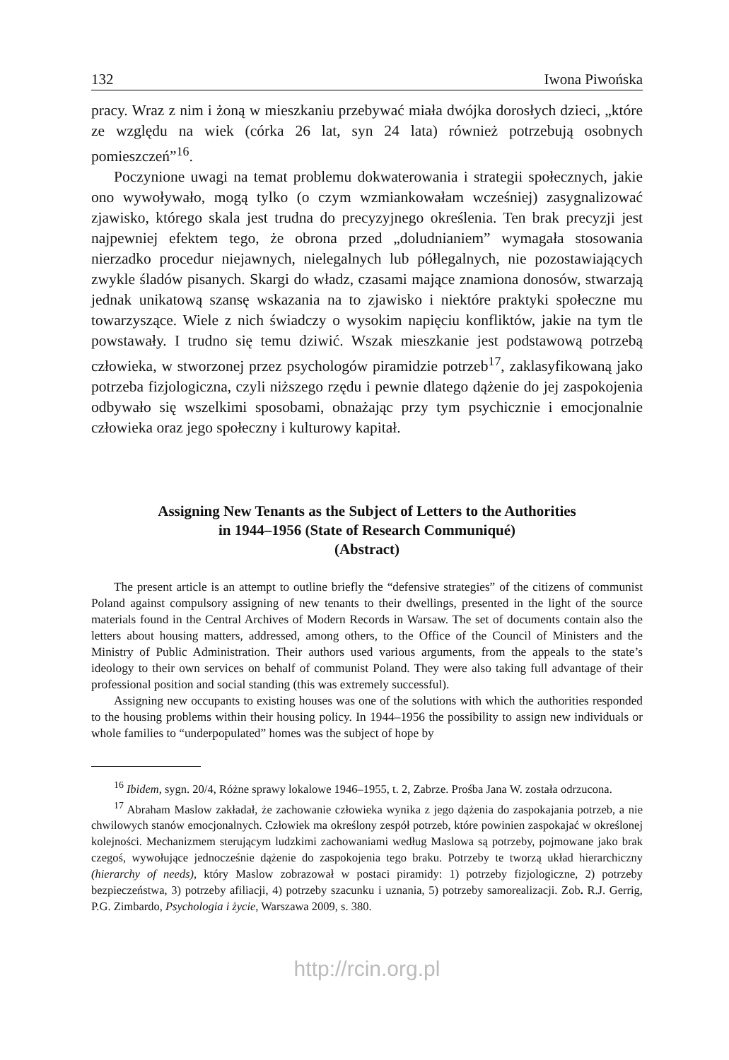132 Iwona Piwońska
pracy. Wraz z nim i żoną w mieszkaniu przebywać miała dwójka dorosłych dzieci, „które ze względu na wiek (córka 26 lat, syn 24 lata) również potrzebują osobnych pomieszczeń”<sup>16</sup>.
Poczynione uwagi na temat problemu dokwaterowania i strategii społecznych, jakie ono wywoływało, mogą tylko (o czym wzmiankowałam wcześniej) zasygnalizować zjawisko, którego skala jest trudna do precyzyjnego określenia. Ten brak precyzji jest najpewniej efektem tego, że obrona przed „doludnianiem” wymagała stosowania nierzadko procedur niejawnych, nielegalnych lub półlegalnych, nie pozostawiających zwykle śladów pisanych. Skargi do władz, czasami mające znamiona donosów, stwarzają jednak unikatową szansę wskazania na to zjawisko i niektóre praktyki społeczne mu towarzyszące. Wiele z nich świadczy o wysokim napięciu konfliktów, jakie na tym tle powstawały. I trudno się temu dziwić. Wszak mieszkanie jest podstawową potrzebą człowieka, w stworzonej przez psychologów piramidzie potrzeb<sup>17</sup>, zaklasyfikowaną jako potrzeba fizjologiczna, czyli niższego rzędu i pewnie dlatego dążenie do jej zaspokojenia odbywało się wszelkimi sposobami, obnażając przy tym psychicznie i emocjonalnie człowieka oraz jego społeczny i kulturowy kapitał.
Assigning New Tenants as the Subject of Letters to the Authorities
in 1944–1956 (State of Research Communiqué)
(Abstract)
The present article is an attempt to outline briefly the “defensive strategies” of the citizens of communist Poland against compulsory assigning of new tenants to their dwellings, presented in the light of the source materials found in the Central Archives of Modern Records in Warsaw. The set of documents contain also the letters about housing matters, addressed, among others, to the Office of the Council of Ministers and the Ministry of Public Administration. Their authors used various arguments, from the appeals to the state’s ideology to their own services on behalf of communist Poland. They were also taking full advantage of their professional position and social standing (this was extremely successful).
Assigning new occupants to existing houses was one of the solutions with which the authorities responded to the housing problems within their housing policy. In 1944–1956 the possibility to assign new individuals or whole families to “underpopulated” homes was the subject of hope by
<sup>16</sup> Ibidem, sygn. 20/4, Różne sprawy lokalowe 1946–1955, t. 2, Zabrze. Prośba Jana W. została odrzucona.
<sup>17</sup> Abraham Maslow zakładał, że zachowanie człowieka wynika z jego dążenia do zaspokajania potrzeb, a nie chwilowych stanów emocjonalnych. Człowiek ma określony zespół potrzeb, które powinien zaspokajać w określonej kolejności. Mechanizmem sterującym ludzkimi zachowaniami według Maslowa są potrzeby, pojmowane jako brak czegoś, wywołujące jednocześnie dążenie do zaspokojenia tego braku. Potrzeby te tworzą układ hierarchiczny (hierarchy of needs), który Maslow zobrazował w postaci piramidy: 1) potrzeby fizjologiczne, 2) potrzeby bezpieczeństwa, 3) potrzeby afiliacji, 4) potrzeby szacunku i uznania, 5) potrzeby samorealizacji. Zob. R.J. Gerrig, P.G. Zimbardo, Psychologia i życie, Warszawa 2009, s. 380.
http://rcin.org.pl